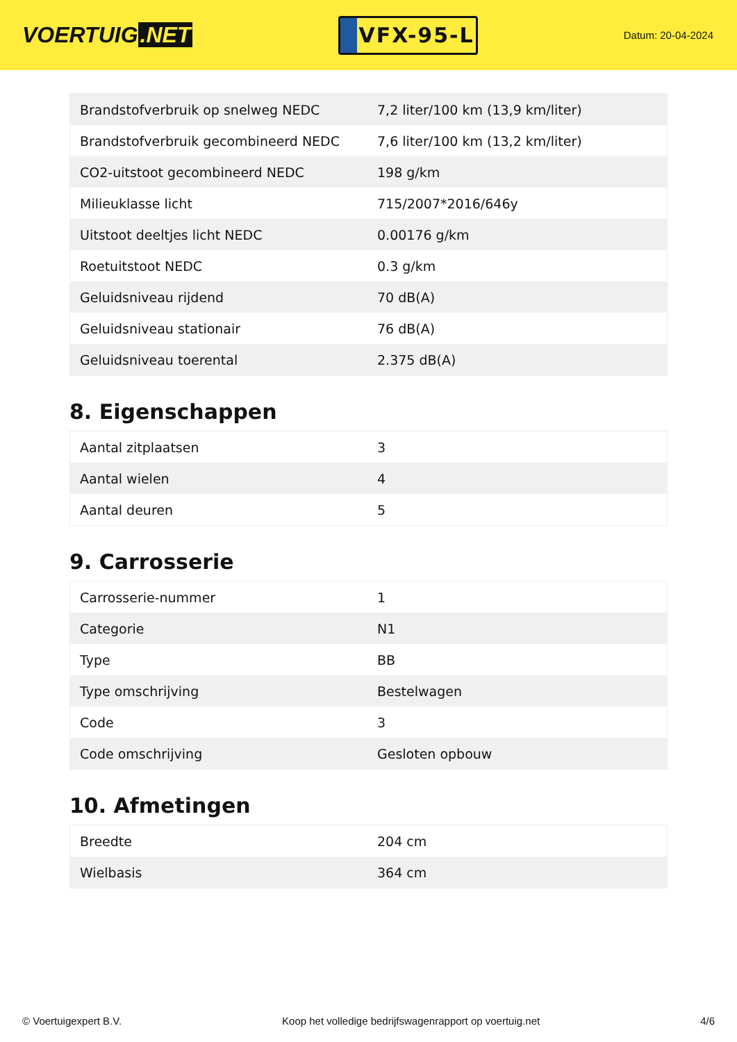VOERTUIG.NET
VFX-95-L
Datum: 20-04-2024
| Brandstofverbruik op snelweg NEDC | 7,2 liter/100 km (13,9 km/liter) |
| Brandstofverbruik gecombineerd NEDC | 7,6 liter/100 km (13,2 km/liter) |
| CO2-uitstoot gecombineerd NEDC | 198 g/km |
| Milieuklasse licht | 715/2007*2016/646y |
| Uitstoot deeltjes licht NEDC | 0.00176 g/km |
| Roetuitstoot NEDC | 0.3 g/km |
| Geluidsniveau rijdend | 70 dB(A) |
| Geluidsniveau stationair | 76 dB(A) |
| Geluidsniveau toerental | 2.375 dB(A) |
8. Eigenschappen
| Aantal zitplaatsen | 3 |
| Aantal wielen | 4 |
| Aantal deuren | 5 |
9. Carrosserie
| Carrosserie-nummer | 1 |
| Categorie | N1 |
| Type | BB |
| Type omschrijving | Bestelwagen |
| Code | 3 |
| Code omschrijving | Gesloten opbouw |
10. Afmetingen
| Breedte | 204 cm |
| Wielbasis | 364 cm |
© Voertuigexpert B.V. Koop het volledige bedrijfswagenrapport op voertuig.net 4/6